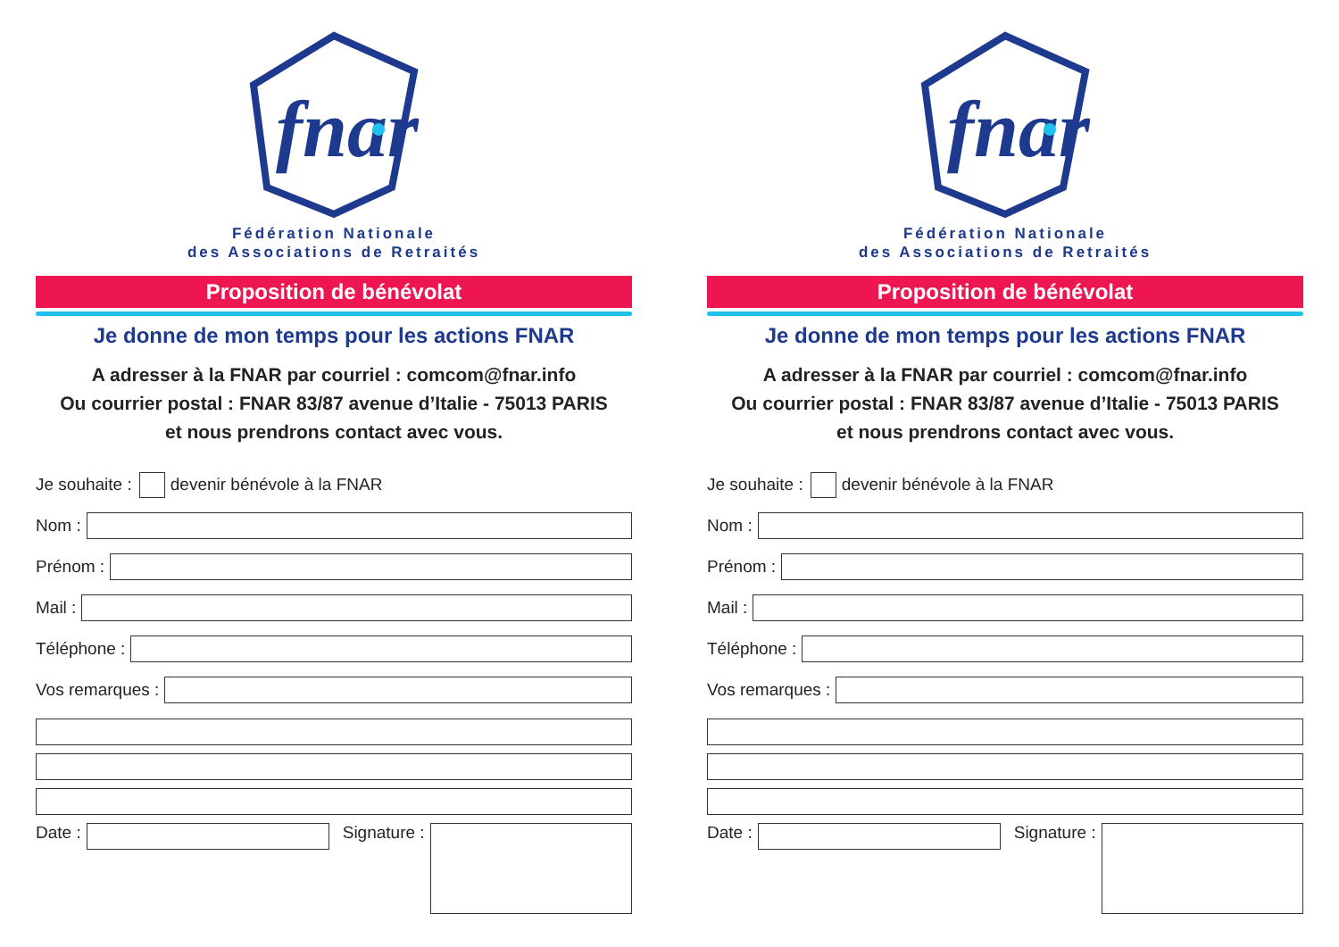fnar
Fédération Nationale
des Associations de Retraités
Proposition de bénévolat
Je donne de mon temps pour les actions FNAR
A adresser à la FNAR par courriel : comcom@fnar.info
Ou courrier postal : FNAR 83/87 avenue d’Italie - 75013 PARIS
et nous prendrons contact avec vous.
Je souhaite : devenir bénévole à la FNAR
Nom :
Prénom :
Mail :
Téléphone :
Vos remarques :
Date : Signature :
fnar
Fédération Nationale
des Associations de Retraités
Proposition de bénévolat
Je donne de mon temps pour les actions FNAR
A adresser à la FNAR par courriel : comcom@fnar.info
Ou courrier postal : FNAR 83/87 avenue d’Italie - 75013 PARIS
et nous prendrons contact avec vous.
Je souhaite : devenir bénévole à la FNAR
Nom :
Prénom :
Mail :
Téléphone :
Vos remarques :
Date : Signature :